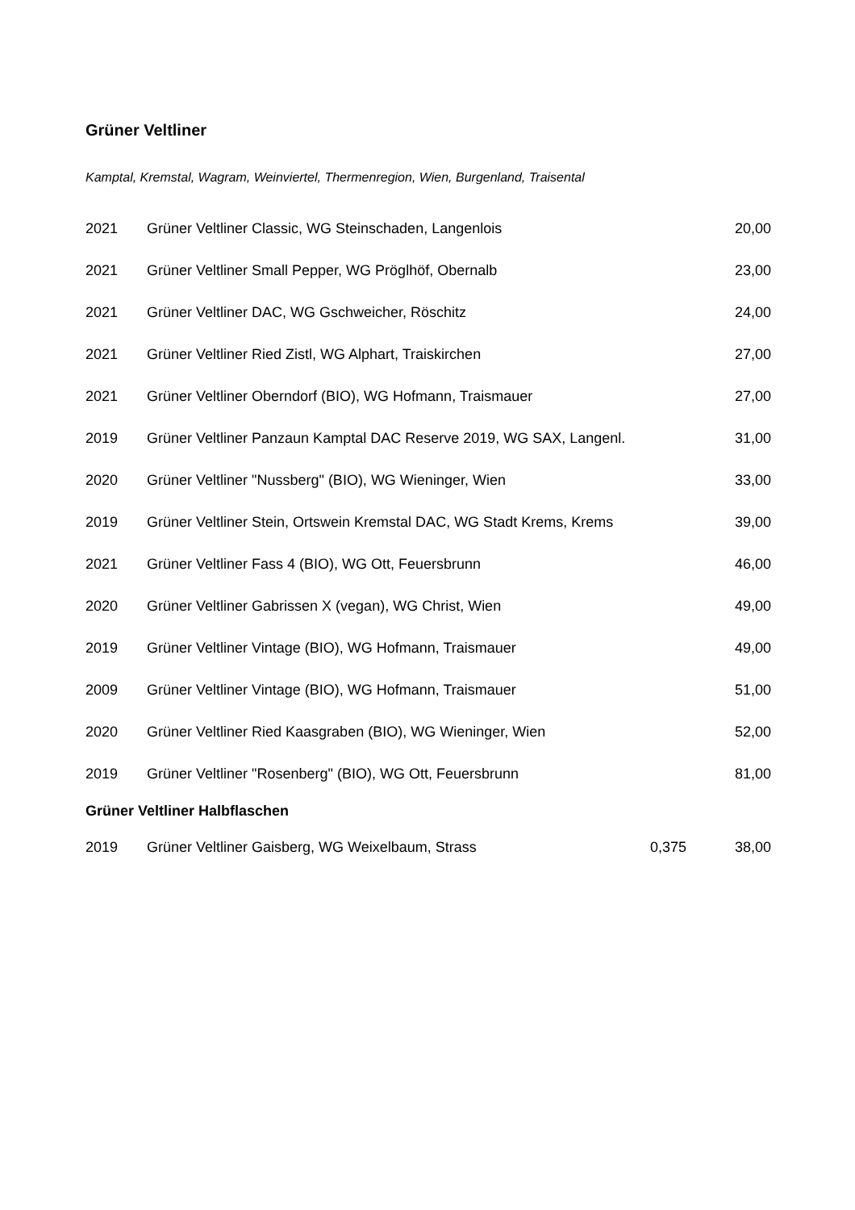Grüner Veltliner
Kamptal, Kremstal, Wagram, Weinviertel, Thermenregion, Wien, Burgenland, Traisental
| 2021 | Grüner Veltliner Classic, WG Steinschaden, Langenlois | | 20,00 |
| 2021 | Grüner Veltliner Small Pepper, WG Pröglhöf, Obernalb | | 23,00 |
| 2021 | Grüner Veltliner DAC, WG Gschweicher, Röschitz | | 24,00 |
| 2021 | Grüner Veltliner Ried Zistl, WG Alphart, Traiskirchen | | 27,00 |
| 2021 | Grüner Veltliner Oberndorf (BIO), WG Hofmann, Traismauer | | 27,00 |
| 2019 | Grüner Veltliner Panzaun Kamptal DAC Reserve 2019, WG SAX, Langenl. | | 31,00 |
| 2020 | Grüner Veltliner "Nussberg" (BIO), WG Wieninger, Wien | | 33,00 |
| 2019 | Grüner Veltliner Stein, Ortswein Kremstal DAC, WG Stadt Krems, Krems | | 39,00 |
| 2021 | Grüner Veltliner Fass 4 (BIO), WG Ott, Feuersbrunn | | 46,00 |
| 2020 | Grüner Veltliner Gabrissen X (vegan), WG Christ, Wien | | 49,00 |
| 2019 | Grüner Veltliner Vintage (BIO), WG Hofmann, Traismauer | | 49,00 |
| 2009 | Grüner Veltliner Vintage (BIO), WG Hofmann, Traismauer | | 51,00 |
| 2020 | Grüner Veltliner Ried Kaasgraben (BIO), WG Wieninger, Wien | | 52,00 |
| 2019 | Grüner Veltliner "Rosenberg" (BIO), WG Ott, Feuersbrunn | | 81,00 |
Grüner Veltliner Halbflaschen
| 2019 | Grüner Veltliner Gaisberg, WG Weixelbaum, Strass | 0,375 | 38,00 |